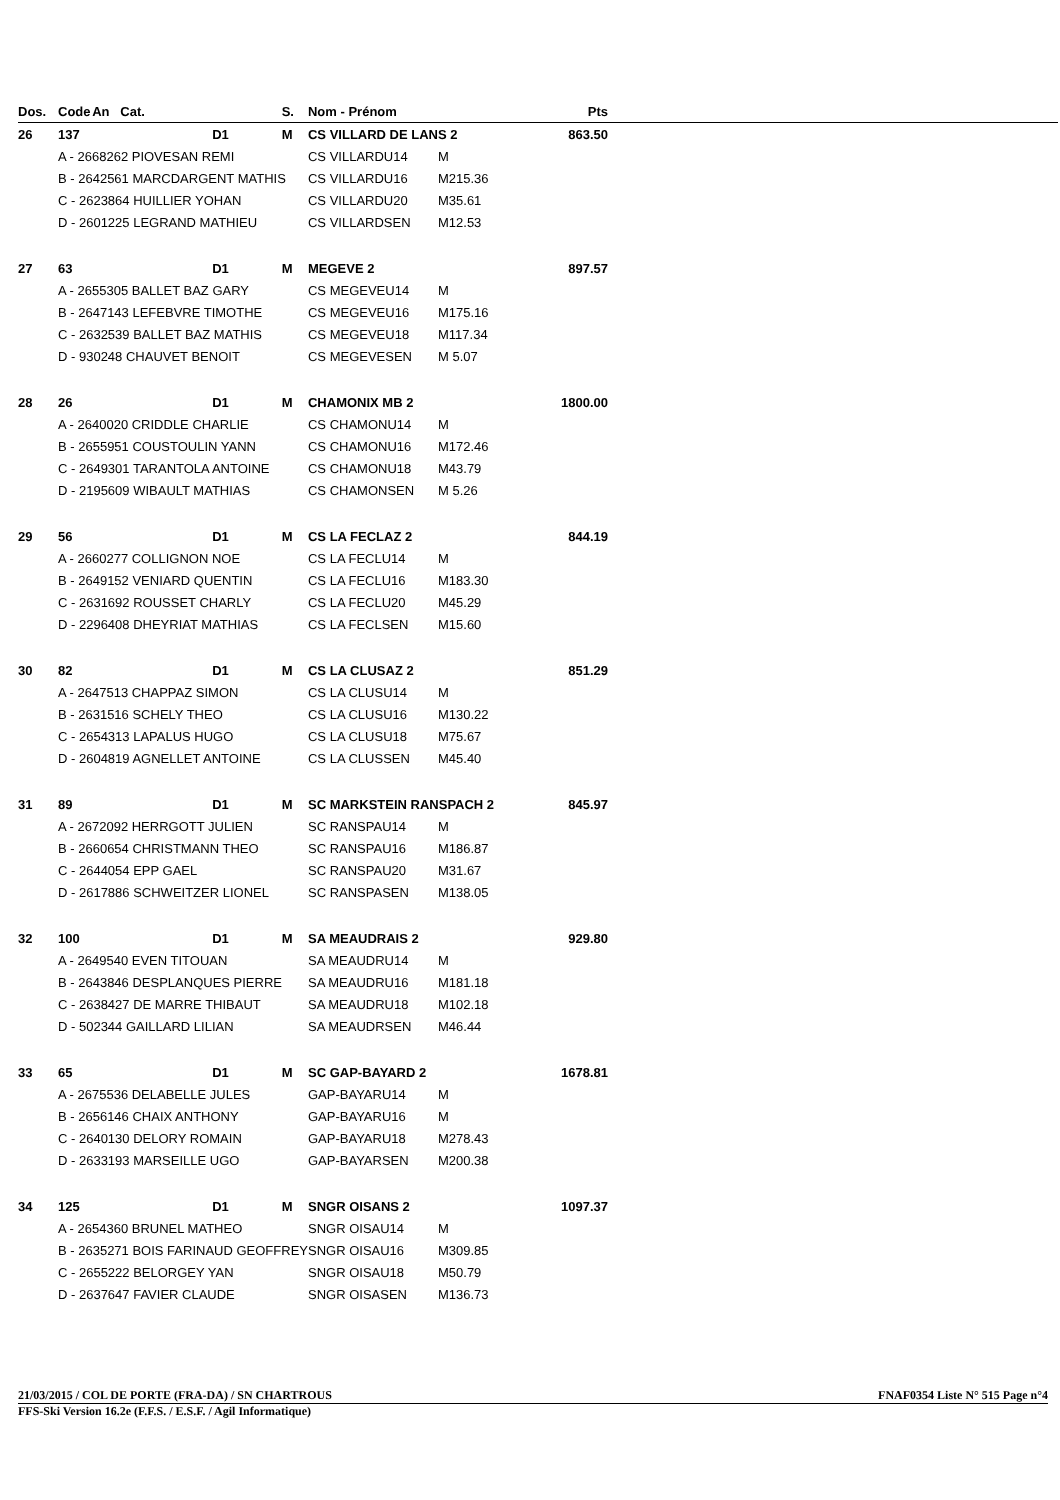| Dos. | Code | An Cat. | S. | Nom - Prénom | | Pts | |
| --- | --- | --- | --- | --- | --- | --- | --- |
| 26 | 137 | D1 | M | CS VILLARD DE LANS 2 | | 863.50 | |
| | A - 2668262 PIOVESAN REMI | | | CS VILLARDU14 | M | | |
| | B - 2642561 MARCDARGENT MATHIS | | | CS VILLARDU16 | M215.36 | | |
| | C - 2623864 HUILLIER YOHAN | | | CS VILLARDU20 | M35.61 | | |
| | D - 2601225 LEGRAND MATHIEU | | | CS VILLARDSEN | M12.53 | | |
| 27 | 63 | D1 | M | MEGEVE 2 | | 897.57 | |
| | A - 2655305 BALLET BAZ GARY | | | CS MEGEVEU14 | M | | |
| | B - 2647143 LEFEBVRE TIMOTHE | | | CS MEGEVEU16 | M175.16 | | |
| | C - 2632539 BALLET BAZ MATHIS | | | CS MEGEVEU18 | M117.34 | | |
| | D - 930248 CHAUVET BENOIT | | | CS MEGEVESEN | M 5.07 | | |
| 28 | 26 | D1 | M | CHAMONIX MB 2 | | 1800.00 | |
| | A - 2640020 CRIDDLE CHARLIE | | | CS CHAMONU14 | M | | |
| | B - 2655951 COUSTOULIN YANN | | | CS CHAMONU16 | M172.46 | | |
| | C - 2649301 TARANTOLA ANTOINE | | | CS CHAMONU18 | M43.79 | | |
| | D - 2195609 WIBAULT MATHIAS | | | CS CHAMONSEN | M 5.26 | | |
| 29 | 56 | D1 | M | CS LA FECLAZ 2 | | 844.19 | |
| | A - 2660277 COLLIGNON NOE | | | CS LA FECLU14 | M | | |
| | B - 2649152 VENIARD QUENTIN | | | CS LA FECLU16 | M183.30 | | |
| | C - 2631692 ROUSSET CHARLY | | | CS LA FECLU20 | M45.29 | | |
| | D - 2296408 DHEYRIAT MATHIAS | | | CS LA FECLSEN | M15.60 | | |
| 30 | 82 | D1 | M | CS LA CLUSAZ 2 | | 851.29 | |
| | A - 2647513 CHAPPAZ SIMON | | | CS LA CLUSU14 | M | | |
| | B - 2631516 SCHELY THEO | | | CS LA CLUSU16 | M130.22 | | |
| | C - 2654313 LAPALUS HUGO | | | CS LA CLUSU18 | M75.67 | | |
| | D - 2604819 AGNELLET ANTOINE | | | CS LA CLUSSEN | M45.40 | | |
| 31 | 89 | D1 | M | SC MARKSTEIN RANSPACH 2 | | 845.97 | |
| | A - 2672092 HERRGOTT JULIEN | | | SC RANSPAU14 | M | | |
| | B - 2660654 CHRISTMANN THEO | | | SC RANSPAU16 | M186.87 | | |
| | C - 2644054 EPP GAEL | | | SC RANSPAU20 | M31.67 | | |
| | D - 2617886 SCHWEITZER LIONEL | | | SC RANSPASEN | M138.05 | | |
| 32 | 100 | D1 | M | SA MEAUDRAIS 2 | | 929.80 | |
| | A - 2649540 EVEN TITOUAN | | | SA MEAUDRU14 | M | | |
| | B - 2643846 DESPLANQUES PIERRE | | | SA MEAUDRU16 | M181.18 | | |
| | C - 2638427 DE MARRE THIBAUT | | | SA MEAUDRU18 | M102.18 | | |
| | D - 502344 GAILLARD LILIAN | | | SA MEAUDRSEN | M46.44 | | |
| 33 | 65 | D1 | M | SC GAP-BAYARD 2 | | 1678.81 | |
| | A - 2675536 DELABELLE JULES | | | GAP-BAYARU14 | M | | |
| | B - 2656146 CHAIX ANTHONY | | | GAP-BAYARU16 | M | | |
| | C - 2640130 DELORY ROMAIN | | | GAP-BAYARU18 | M278.43 | | |
| | D - 2633193 MARSEILLE UGO | | | GAP-BAYARSEN | M200.38 | | |
| 34 | 125 | D1 | M | SNGR OISANS 2 | | 1097.37 | |
| | A - 2654360 BRUNEL MATHEO | | | SNGR OISAU14 | M | | |
| | B - 2635271 BOIS FARINAUD GEOFFREY | | | SNGR OISAU16 | M309.85 | | |
| | C - 2655222 BELORGEY YAN | | | SNGR OISAU18 | M50.79 | | |
| | D - 2637647 FAVIER CLAUDE | | | SNGR OISASEN | M136.73 | | |
21/03/2015 / COL DE PORTE (FRA-DA) / SN CHARTROUS FNAF0354 Liste N° 515 Page n°4
FFS-Ski Version 16.2e (F.F.S. / E.S.F. / Agil Informatique)